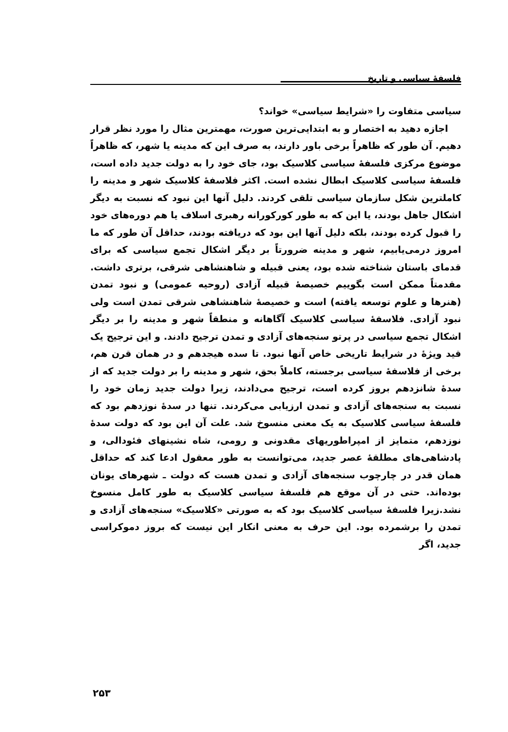فلسفهٔ سیاسی و تاریخ
سیاسی متفاوت را «شرایط سیاسی» خواند؟
اجازه دهید به اختصار و به ابتدایی‌ترین صورت، مهمترین مثال را مورد نظر قرار دهیم. آن طور که ظاهراً برخی باور دارند، به صرف این که مدینه یا شهر، که ظاهراً موضوع مرکزی فلسفهٔ سیاسی کلاسیک بود، جای خود را به دولت جدید داده است، فلسفهٔ سیاسی کلاسیک ابطال نشده است. اکثر فلاسفهٔ کلاسیک شهر و مدینه را کاملترین شکل سازمان سیاسی تلقی کردند. دلیل آنها این نبود که نسبت به دیگر اشکال جاهل بودند، یا این که به طور کورکورانه رهبری اسلاف یا هم دوره‌های خود را قبول کرده بودند، بلکه دلیل آنها این بود که دریافته بودند، حداقل آن طور که ما امروز درمی‌یابیم، شهر و مدینه ضرورتاً بر دیگر اشکال تجمع سیاسی که برای قدمای باستان شناخته شده بود، یعنی قبیله و شاهنشاهی شرقی، برتری داشت. مقدمتاً ممکن است بگوییم خصیصهٔ قبیله آزادی (روحیه عمومی) و نبود تمدن (هنرها و علوم توسعه یافته) است و خصیصهٔ شاهنشاهی شرقی تمدن است ولی نبود آزادی. فلاسفهٔ سیاسی کلاسیک آگاهانه و منطقاً شهر و مدینه را بر دیگر اشکال تجمع سیاسی در پرتو سنجه‌های آزادی و تمدن ترجیح دادند. و این ترجیح یک قید ویژهٔ در شرایط تاریخی خاص آنها نبود. تا سده هیجدهم و در همان قرن هم، برخی از فلاسفهٔ سیاسی برجسته، کاملاً بحق، شهر و مدینه را بر دولت جدید که از سدهٔ شانزدهم بروز کرده است، ترجیح می‌دادند، زیرا دولت جدید زمان خود را نسبت به سنجه‌های آزادی و تمدن ارزیابی می‌کردند. تنها در سدهٔ نوزدهم بود که فلسفهٔ سیاسی کلاسیک به یک معنی منسوخ شد. علت آن این بود که دولت سدهٔ نوزدهم، متمایز از امپراطوریهای مقدونی و رومی، شاه نشینهای فئودالی، و پادشاهی‌های مطلقهٔ عصر جدید، می‌توانست به طور معقول ادعا کند که حداقل همان قدر در چارچوب سنجه‌های آزادی و تمدن هست که دولت ـ شهرهای یونان بوده‌اند. حتی در آن موقع هم فلسفهٔ سیاسی کلاسیک به طور کامل منسوخ نشد.زیرا فلسفهٔ سیاسی کلاسیک بود که به صورتی «کلاسیک» سنجه‌های آزادی و تمدن را برشمرده بود. این حرف به معنی انکار این نیست که بروز دموکراسی جدید، اگر
۲۵۳